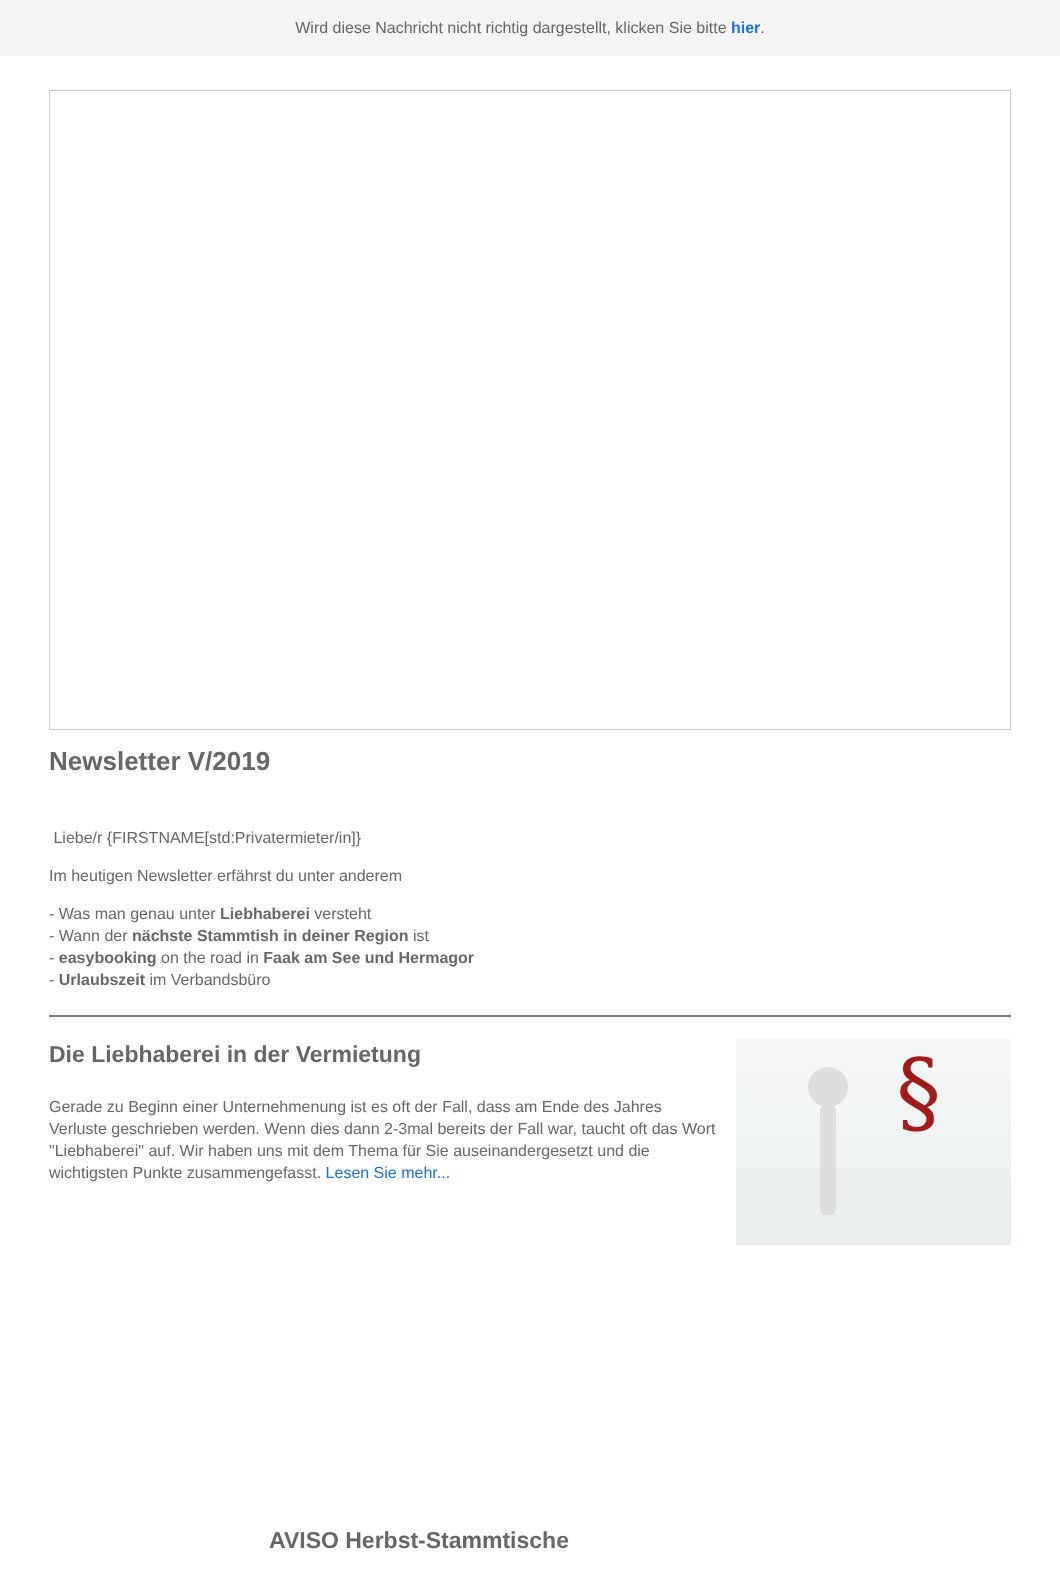Wird diese Nachricht nicht richtig dargestellt, klicken Sie bitte hier.
Newsletter V/2019
Liebe/r {FIRSTNAME[std:Privatermieter/in]}
Im heutigen Newsletter erfährst du unter anderem
- Was man genau unter Liebhaberei versteht
- Wann der nächste Stammtish in deiner Region ist
- easybooking on the road in Faak am See und Hermagor
- Urlaubszeit im Verbandsbüro
Die Liebhaberei in der Vermietung
Gerade zu Beginn einer Unternehmenung ist es oft der Fall, dass am Ende des Jahres Verluste geschrieben werden. Wenn dies dann 2-3mal bereits der Fall war, taucht oft das Wort "Liebhaberei" auf. Wir haben uns mit dem Thema für Sie auseinandergesetzt und die wichtigsten Punkte zusammengefasst. Lesen Sie mehr...
§
AVISO Herbst-Stammtische